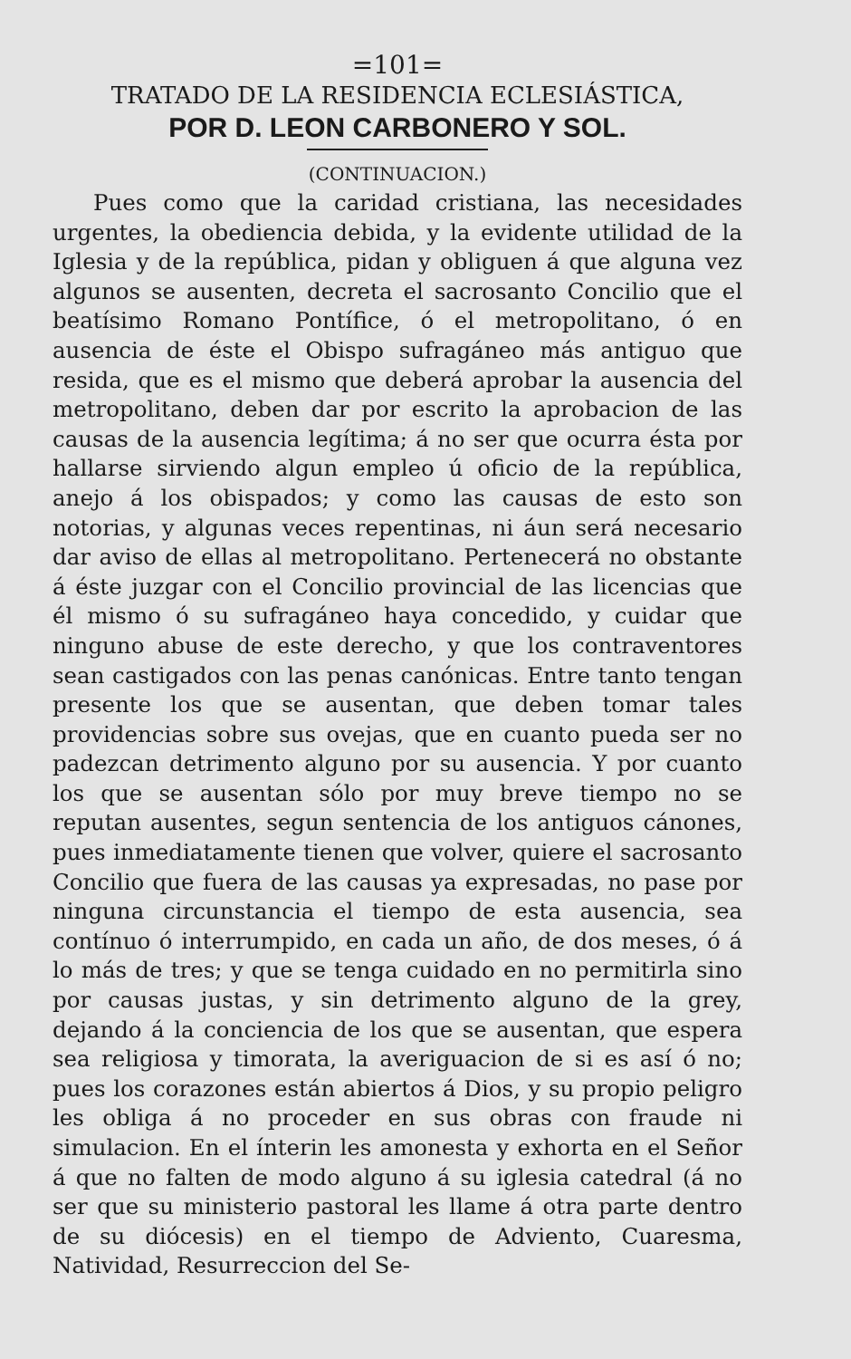=101=
TRATADO DE LA RESIDENCIA ECLESIÁSTICA,
POR D. LEON CARBONERO Y SOL.
(CONTINUACION.)
Pues como que la caridad cristiana, las necesidades urgentes, la obediencia debida, y la evidente utilidad de la Iglesia y de la república, pidan y obliguen á que alguna vez algunos se ausenten, decreta el sacrosanto Concilio que el beatísimo Romano Pontífice, ó el metropolitano, ó en ausencia de éste el Obispo sufragáneo más antiguo que resida, que es el mismo que deberá aprobar la ausencia del metropolitano, deben dar por escrito la aprobacion de las causas de la ausencia legítima; á no ser que ocurra ésta por hallarse sirviendo algun empleo ú oficio de la república, anejo á los obispados; y como las causas de esto son notorias, y algunas veces repentinas, ni áun será necesario dar aviso de ellas al metropolitano. Pertenecerá no obstante á éste juzgar con el Concilio provincial de las licencias que él mismo ó su sufragáneo haya concedido, y cuidar que ninguno abuse de este derecho, y que los contraventores sean castigados con las penas canónicas. Entre tanto tengan presente los que se ausentan, que deben tomar tales providencias sobre sus ovejas, que en cuanto pueda ser no padezcan detrimento alguno por su ausencia. Y por cuanto los que se ausentan sólo por muy breve tiempo no se reputan ausentes, segun sentencia de los antiguos cánones, pues inmediatamente tienen que volver, quiere el sacrosanto Concilio que fuera de las causas ya expresadas, no pase por ninguna circunstancia el tiempo de esta ausencia, sea contínuo ó interrumpido, en cada un año, de dos meses, ó á lo más de tres; y que se tenga cuidado en no permitirla sino por causas justas, y sin detrimento alguno de la grey, dejando á la conciencia de los que se ausentan, que espera sea religiosa y timorata, la averiguacion de si es así ó no; pues los corazones están abiertos á Dios, y su propio peligro les obliga á no proceder en sus obras con fraude ni simulacion. En el ínterin les amonesta y exhorta en el Señor á que no falten de modo alguno á su iglesia catedral (á no ser que su ministerio pastoral les llame á otra parte dentro de su diócesis) en el tiempo de Adviento, Cuaresma, Natividad, Resurreccion del Se-